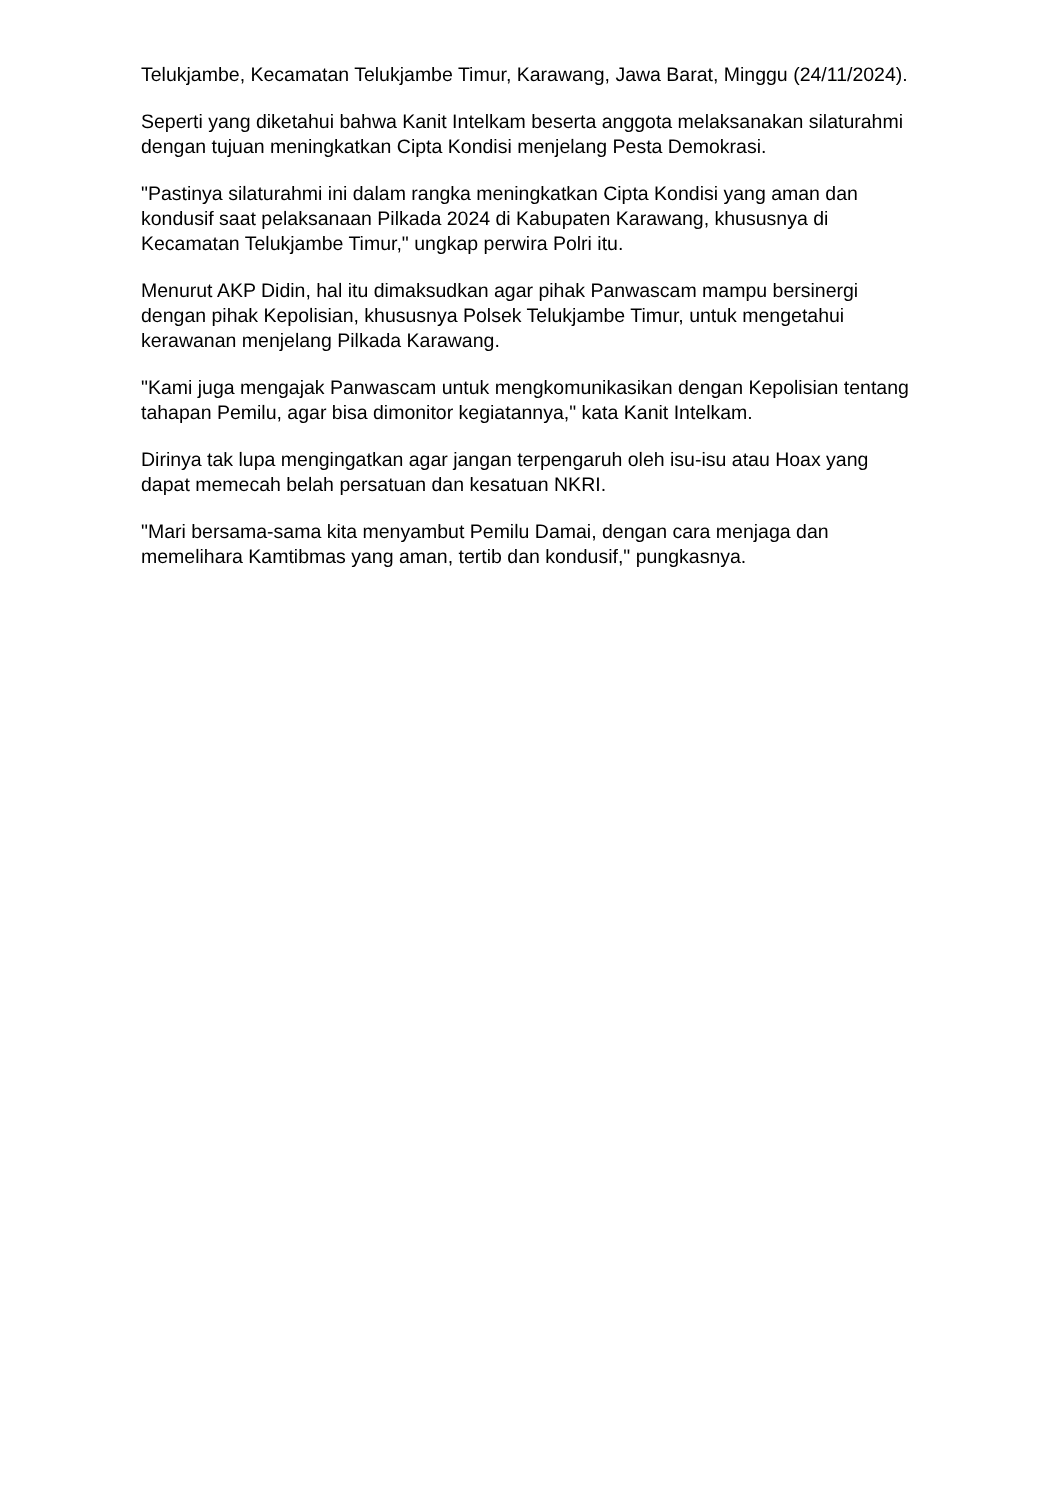Telukjambe, Kecamatan Telukjambe Timur, Karawang, Jawa Barat, Minggu (24/11/2024).
Seperti yang diketahui bahwa Kanit Intelkam beserta anggota melaksanakan silaturahmi dengan tujuan meningkatkan Cipta Kondisi menjelang Pesta Demokrasi.
"Pastinya silaturahmi ini dalam rangka meningkatkan Cipta Kondisi yang aman dan kondusif saat pelaksanaan Pilkada 2024 di Kabupaten Karawang, khususnya di Kecamatan Telukjambe Timur," ungkap perwira Polri itu.
Menurut AKP Didin, hal itu dimaksudkan agar pihak Panwascam mampu bersinergi dengan pihak Kepolisian, khususnya Polsek Telukjambe Timur, untuk mengetahui kerawanan menjelang Pilkada Karawang.
"Kami juga mengajak Panwascam untuk mengkomunikasikan dengan Kepolisian tentang tahapan Pemilu, agar bisa dimonitor kegiatannya," kata Kanit Intelkam.
Dirinya tak lupa mengingatkan agar jangan terpengaruh oleh isu-isu atau Hoax yang dapat memecah belah persatuan dan kesatuan NKRI.
"Mari bersama-sama kita menyambut Pemilu Damai, dengan cara menjaga dan memelihara Kamtibmas yang aman, tertib dan kondusif," pungkasnya.